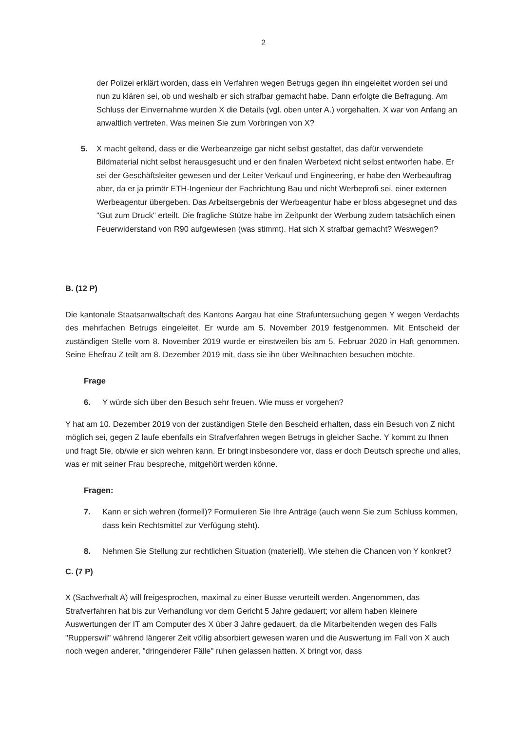2
der Polizei erklärt worden, dass ein Verfahren wegen Betrugs gegen ihn eingeleitet worden sei und nun zu klären sei, ob und weshalb er sich strafbar gemacht habe. Dann erfolgte die Befragung. Am Schluss der Einvernahme wurden X die Details (vgl. oben unter A.) vorgehalten. X war von Anfang an anwaltlich vertreten. Was meinen Sie zum Vorbringen von X?
5. X macht geltend, dass er die Werbeanzeige gar nicht selbst gestaltet, das dafür verwendete Bildmaterial nicht selbst herausgesucht und er den finalen Werbetext nicht selbst entworfen habe. Er sei der Geschäftsleiter gewesen und der Leiter Verkauf und Engineering, er habe den Werbeauftrag aber, da er ja primär ETH-Ingenieur der Fachrichtung Bau und nicht Werbeprofi sei, einer externen Werbeagentur übergeben. Das Arbeitsergebnis der Werbeagentur habe er bloss abgesegnet und das "Gut zum Druck" erteilt. Die fragliche Stütze habe im Zeitpunkt der Werbung zudem tatsächlich einen Feuerwiderstand von R90 aufgewiesen (was stimmt). Hat sich X strafbar gemacht? Weswegen?
B. (12 P)
Die kantonale Staatsanwaltschaft des Kantons Aargau hat eine Strafuntersuchung gegen Y wegen Verdachts des mehrfachen Betrugs eingeleitet. Er wurde am 5. November 2019 festgenommen. Mit Entscheid der zuständigen Stelle vom 8. November 2019 wurde er einstweilen bis am 5. Februar 2020 in Haft genommen. Seine Ehefrau Z teilt am 8. Dezember 2019 mit, dass sie ihn über Weihnachten besuchen möchte.
Frage
6. Y würde sich über den Besuch sehr freuen. Wie muss er vorgehen?
Y hat am 10. Dezember 2019 von der zuständigen Stelle den Bescheid erhalten, dass ein Besuch von Z nicht möglich sei, gegen Z laufe ebenfalls ein Strafverfahren wegen Betrugs in gleicher Sache. Y kommt zu Ihnen und fragt Sie, ob/wie er sich wehren kann. Er bringt insbesondere vor, dass er doch Deutsch spreche und alles, was er mit seiner Frau bespreche, mitgehört werden könne.
Fragen:
7. Kann er sich wehren (formell)? Formulieren Sie Ihre Anträge (auch wenn Sie zum Schluss kommen, dass kein Rechtsmittel zur Verfügung steht).
8. Nehmen Sie Stellung zur rechtlichen Situation (materiell). Wie stehen die Chancen von Y konkret?
C. (7 P)
X (Sachverhalt A) will freigesprochen, maximal zu einer Busse verurteilt werden. Angenommen, das Strafverfahren hat bis zur Verhandlung vor dem Gericht 5 Jahre gedauert; vor allem haben kleinere Auswertungen der IT am Computer des X über 3 Jahre gedauert, da die Mitarbeitenden wegen des Falls "Rupperswil" während längerer Zeit völlig absorbiert gewesen waren und die Auswertung im Fall von X auch noch wegen anderer, "dringenderer Fälle" ruhen gelassen hatten. X bringt vor, dass